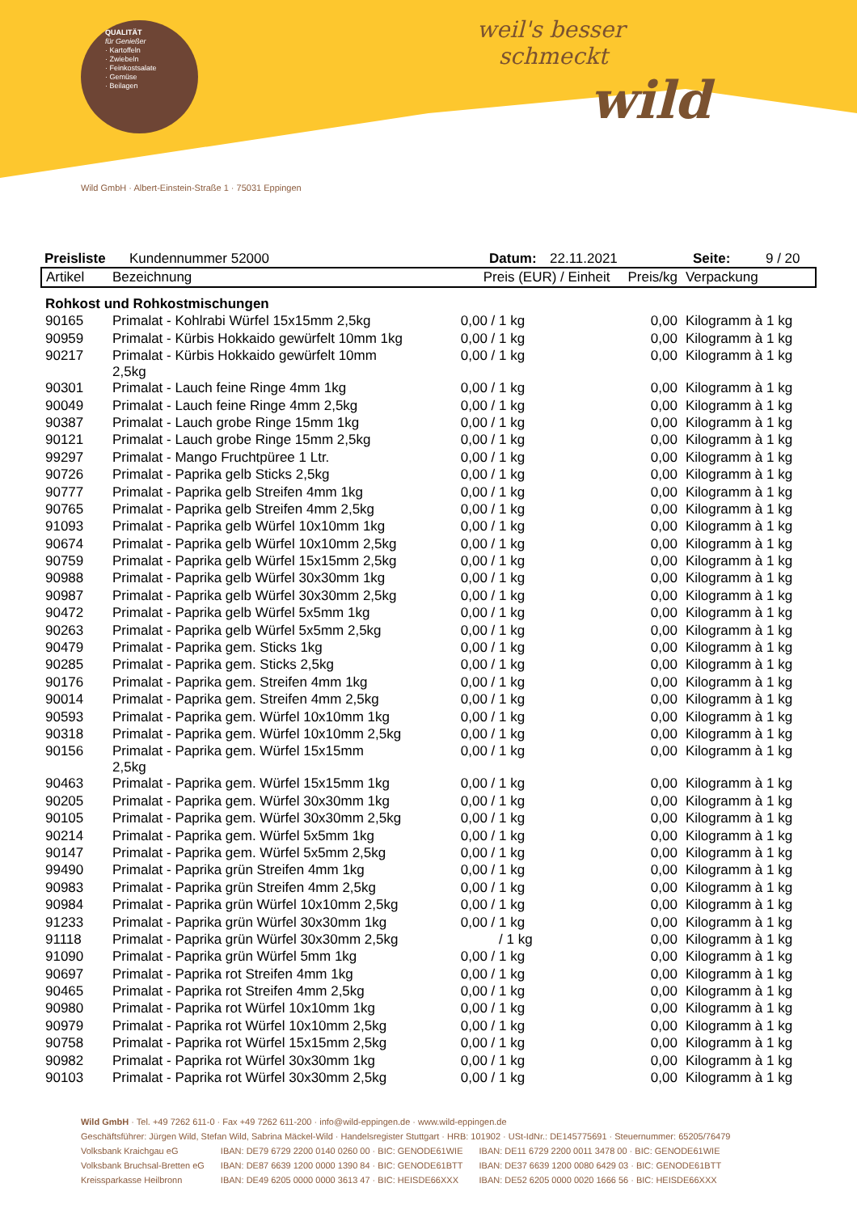QUALITÄT
für Genießer
· Kartoffeln
· Zwiebeln
· Feinkostsalate
· Gemüse
· Beilagen
weil's besser
schmeckt
wild
Wild GmbH · Albert-Einstein-Straße 1 · 75031 Eppingen
Preisliste Kundennummer 52000 Datum: 22.11.2021 Seite: 9 / 20
| Artikel | Bezeichnung | Preis (EUR) / Einheit | Preis/kg | Verpackung |
| --- | --- | --- | --- | --- |
| Rohkost und Rohkostmischungen | | | | |
| 90165 | Primalat - Kohlrabi Würfel 15x15mm 2,5kg | 0,00 / 1 kg | 0,00 | Kilogramm à 1 kg |
| 90959 | Primalat - Kürbis Hokkaido gewürfelt 10mm 1kg | 0,00 / 1 kg | 0,00 | Kilogramm à 1 kg |
| 90217 | Primalat - Kürbis Hokkaido gewürfelt 10mm 2,5kg | 0,00 / 1 kg | 0,00 | Kilogramm à 1 kg |
| 90301 | Primalat - Lauch feine Ringe 4mm 1kg | 0,00 / 1 kg | 0,00 | Kilogramm à 1 kg |
| 90049 | Primalat - Lauch feine Ringe 4mm 2,5kg | 0,00 / 1 kg | 0,00 | Kilogramm à 1 kg |
| 90387 | Primalat - Lauch grobe Ringe 15mm 1kg | 0,00 / 1 kg | 0,00 | Kilogramm à 1 kg |
| 90121 | Primalat - Lauch grobe Ringe 15mm 2,5kg | 0,00 / 1 kg | 0,00 | Kilogramm à 1 kg |
| 99297 | Primalat - Mango Fruchtpüree 1 Ltr. | 0,00 / 1 kg | 0,00 | Kilogramm à 1 kg |
| 90726 | Primalat - Paprika gelb Sticks 2,5kg | 0,00 / 1 kg | 0,00 | Kilogramm à 1 kg |
| 90777 | Primalat - Paprika gelb Streifen 4mm 1kg | 0,00 / 1 kg | 0,00 | Kilogramm à 1 kg |
| 90765 | Primalat - Paprika gelb Streifen 4mm 2,5kg | 0,00 / 1 kg | 0,00 | Kilogramm à 1 kg |
| 91093 | Primalat - Paprika gelb Würfel 10x10mm 1kg | 0,00 / 1 kg | 0,00 | Kilogramm à 1 kg |
| 90674 | Primalat - Paprika gelb Würfel 10x10mm 2,5kg | 0,00 / 1 kg | 0,00 | Kilogramm à 1 kg |
| 90759 | Primalat - Paprika gelb Würfel 15x15mm 2,5kg | 0,00 / 1 kg | 0,00 | Kilogramm à 1 kg |
| 90988 | Primalat - Paprika gelb Würfel 30x30mm 1kg | 0,00 / 1 kg | 0,00 | Kilogramm à 1 kg |
| 90987 | Primalat - Paprika gelb Würfel 30x30mm 2,5kg | 0,00 / 1 kg | 0,00 | Kilogramm à 1 kg |
| 90472 | Primalat - Paprika gelb Würfel 5x5mm 1kg | 0,00 / 1 kg | 0,00 | Kilogramm à 1 kg |
| 90263 | Primalat - Paprika gelb Würfel 5x5mm 2,5kg | 0,00 / 1 kg | 0,00 | Kilogramm à 1 kg |
| 90479 | Primalat - Paprika gem. Sticks 1kg | 0,00 / 1 kg | 0,00 | Kilogramm à 1 kg |
| 90285 | Primalat - Paprika gem. Sticks 2,5kg | 0,00 / 1 kg | 0,00 | Kilogramm à 1 kg |
| 90176 | Primalat - Paprika gem. Streifen 4mm 1kg | 0,00 / 1 kg | 0,00 | Kilogramm à 1 kg |
| 90014 | Primalat - Paprika gem. Streifen 4mm 2,5kg | 0,00 / 1 kg | 0,00 | Kilogramm à 1 kg |
| 90593 | Primalat - Paprika gem. Würfel 10x10mm 1kg | 0,00 / 1 kg | 0,00 | Kilogramm à 1 kg |
| 90318 | Primalat - Paprika gem. Würfel 10x10mm 2,5kg | 0,00 / 1 kg | 0,00 | Kilogramm à 1 kg |
| 90156 | Primalat - Paprika gem. Würfel 15x15mm 2,5kg | 0,00 / 1 kg | 0,00 | Kilogramm à 1 kg |
| 90463 | Primalat - Paprika gem. Würfel 15x15mm 1kg | 0,00 / 1 kg | 0,00 | Kilogramm à 1 kg |
| 90205 | Primalat - Paprika gem. Würfel 30x30mm 1kg | 0,00 / 1 kg | 0,00 | Kilogramm à 1 kg |
| 90105 | Primalat - Paprika gem. Würfel 30x30mm 2,5kg | 0,00 / 1 kg | 0,00 | Kilogramm à 1 kg |
| 90214 | Primalat - Paprika gem. Würfel 5x5mm 1kg | 0,00 / 1 kg | 0,00 | Kilogramm à 1 kg |
| 90147 | Primalat - Paprika gem. Würfel 5x5mm 2,5kg | 0,00 / 1 kg | 0,00 | Kilogramm à 1 kg |
| 99490 | Primalat - Paprika grün Streifen 4mm 1kg | 0,00 / 1 kg | 0,00 | Kilogramm à 1 kg |
| 90983 | Primalat - Paprika grün Streifen 4mm 2,5kg | 0,00 / 1 kg | 0,00 | Kilogramm à 1 kg |
| 90984 | Primalat - Paprika grün Würfel 10x10mm 2,5kg | 0,00 / 1 kg | 0,00 | Kilogramm à 1 kg |
| 91233 | Primalat - Paprika grün Würfel 30x30mm 1kg | 0,00 / 1 kg | 0,00 | Kilogramm à 1 kg |
| 91118 | Primalat - Paprika grün Würfel 30x30mm 2,5kg | / 1 kg | 0,00 | Kilogramm à 1 kg |
| 91090 | Primalat - Paprika grün Würfel 5mm 1kg | 0,00 / 1 kg | 0,00 | Kilogramm à 1 kg |
| 90697 | Primalat - Paprika rot Streifen 4mm 1kg | 0,00 / 1 kg | 0,00 | Kilogramm à 1 kg |
| 90465 | Primalat - Paprika rot Streifen 4mm 2,5kg | 0,00 / 1 kg | 0,00 | Kilogramm à 1 kg |
| 90980 | Primalat - Paprika rot Würfel 10x10mm 1kg | 0,00 / 1 kg | 0,00 | Kilogramm à 1 kg |
| 90979 | Primalat - Paprika rot Würfel 10x10mm 2,5kg | 0,00 / 1 kg | 0,00 | Kilogramm à 1 kg |
| 90758 | Primalat - Paprika rot Würfel 15x15mm 2,5kg | 0,00 / 1 kg | 0,00 | Kilogramm à 1 kg |
| 90982 | Primalat - Paprika rot Würfel 30x30mm 1kg | 0,00 / 1 kg | 0,00 | Kilogramm à 1 kg |
| 90103 | Primalat - Paprika rot Würfel 30x30mm 2,5kg | 0,00 / 1 kg | 0,00 | Kilogramm à 1 kg |
Wild GmbH · Tel. +49 7262 611-0 · Fax +49 7262 611-200 · info@wild-eppingen.de · www.wild-eppingen.de
Geschäftsführer: Jürgen Wild, Stefan Wild, Sabrina Mäckel-Wild · Handelsregister Stuttgart · HRB: 101902 · USt-IdNr.: DE145775691 · Steuernummer: 65205/76479
| Volksbank Kraichgau eG | IBAN: DE79 6729 2200 0140 0260 00 · BIC: GENODE61WIE | IBAN: DE11 6729 2200 0011 3478 00 · BIC: GENODE61WIE |
| Volksbank Bruchsal-Bretten eG | IBAN: DE87 6639 1200 0000 1390 84 · BIC: GENODE61BTT | IBAN: DE37 6639 1200 0080 6429 03 · BIC: GENODE61BTT |
| Kreissparkasse Heilbronn | IBAN: DE49 6205 0000 0000 3613 47 · BIC: HEISDE66XXX | IBAN: DE52 6205 0000 0020 1666 56 · BIC: HEISDE66XXX |